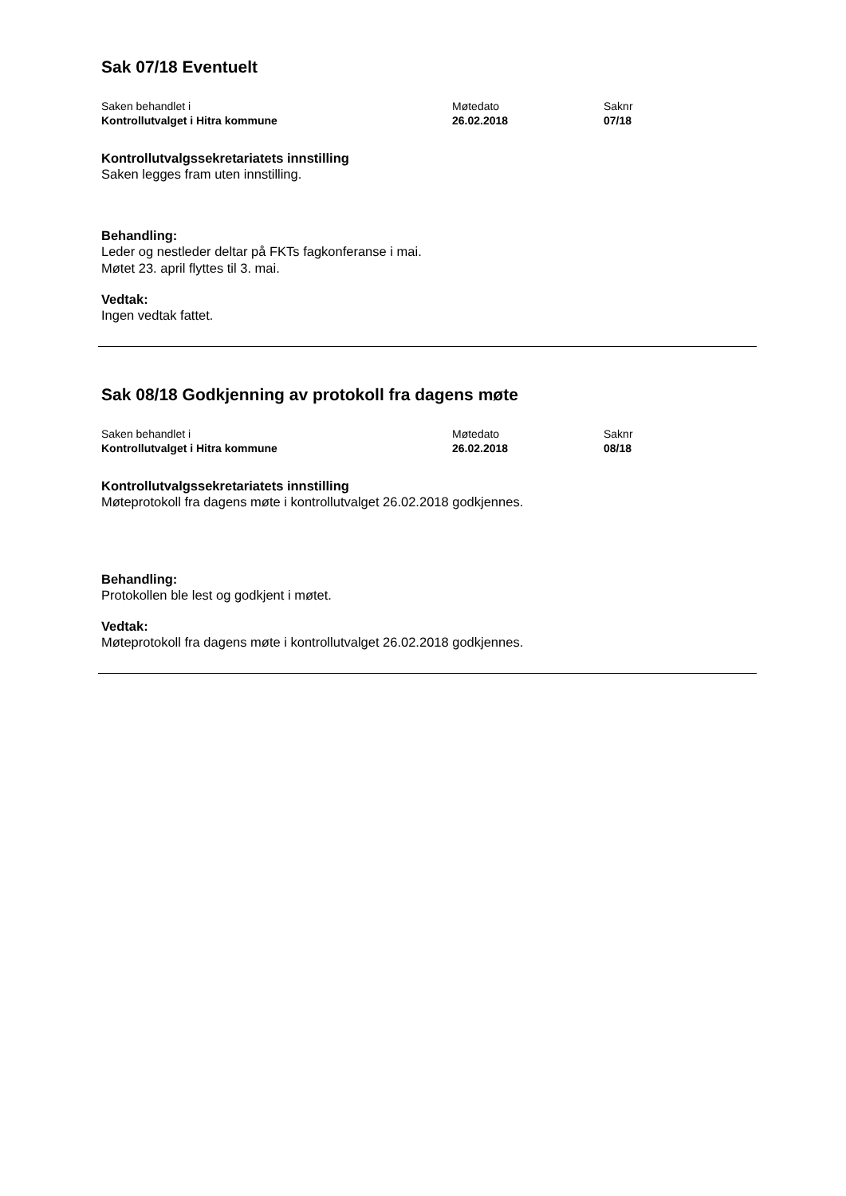Sak 07/18 Eventuelt
| Saken behandlet i | Møtedato | Saknr |
| Kontrollutvalget i Hitra kommune | 26.02.2018 | 07/18 |
Kontrollutvalgssekretariatets innstilling
Saken legges fram uten innstilling.
Behandling:
Leder og nestleder deltar på FKTs fagkonferanse i mai.
Møtet 23. april flyttes til 3. mai.
Vedtak:
Ingen vedtak fattet.
Sak 08/18 Godkjenning av protokoll fra dagens møte
| Saken behandlet i | Møtedato | Saknr |
| Kontrollutvalget i Hitra kommune | 26.02.2018 | 08/18 |
Kontrollutvalgssekretariatets innstilling
Møteprotokoll fra dagens møte i kontrollutvalget 26.02.2018 godkjennes.
Behandling:
Protokollen ble lest og godkjent i møtet.
Vedtak:
Møteprotokoll fra dagens møte i kontrollutvalget 26.02.2018 godkjennes.